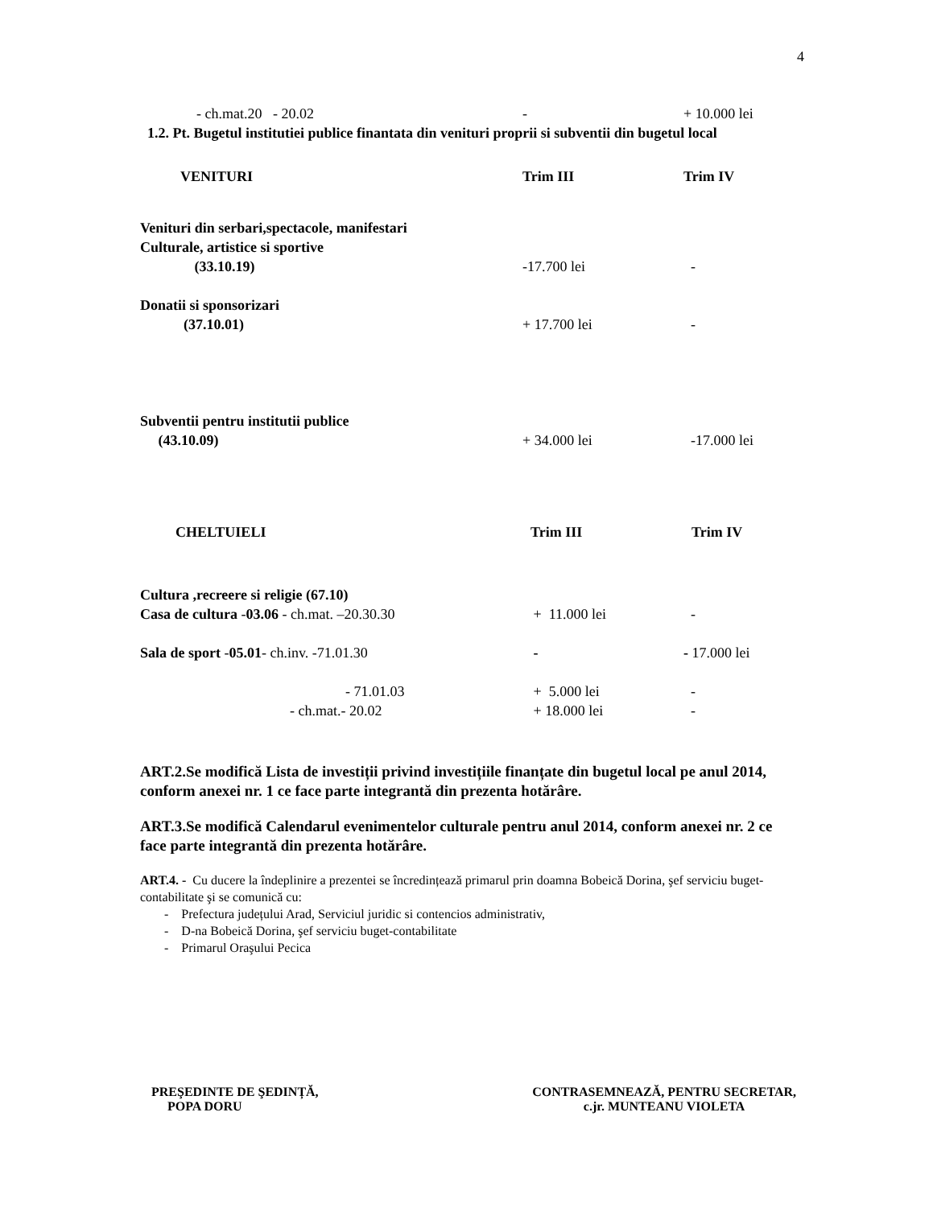4
| - ch.mat.20 - 20.02 | - | + 10.000 lei |
1.2. Pt. Bugetul institutiei publice finantata din venituri proprii si subventii din bugetul local
| VENITURI | Trim III | Trim IV |
| Venituri din serbari,spectacole, manifestari Culturale, artistice si sportive (33.10.19) | -17.700 lei | - |
| Donatii si sponsorizari (37.10.01) | + 17.700 lei | - |
| Subventii pentru institutii publice (43.10.09) | + 34.000 lei | -17.000 lei |
| CHELTUIELI | Trim III | Trim IV |
| Cultura ,recreere si religie (67.10) Casa de cultura - 03.06 - ch.mat. –20.30.30 | + 11.000 lei | - |
| Sala de sport - 05.01 - ch.inv. -71.01.30 | - | - 17.000 lei |
| - 71.01.03 | + 5.000 lei | - |
| - ch.mat.- 20.02 | + 18.000 lei | - |
ART.2.Se modifică Lista de investiții privind investițiile finanțate din bugetul local pe anul 2014, conform anexei nr. 1 ce face parte integrantă din prezenta hotărâre.
ART.3.Se modifică Calendarul evenimentelor culturale pentru anul 2014, conform anexei nr. 2 ce face parte integrantă din prezenta hotărâre.
ART.4. - Cu ducere la îndeplinire a prezentei se încredințează primarul prin doamna Bobeică Dorina, şef serviciu buget-contabilitate şi se comunică cu:
- Prefectura județului Arad, Serviciul juridic si contencios administrativ,
- D-na Bobeică Dorina, şef serviciu buget-contabilitate
- Primarul Oraşului Pecica
PREŞEDINTE DE ŞEDINȚĂ,
POPA DORU
CONTRASEMNEAZĂ, PENTRU SECRETAR,
c.jr. MUNTEANU VIOLETA